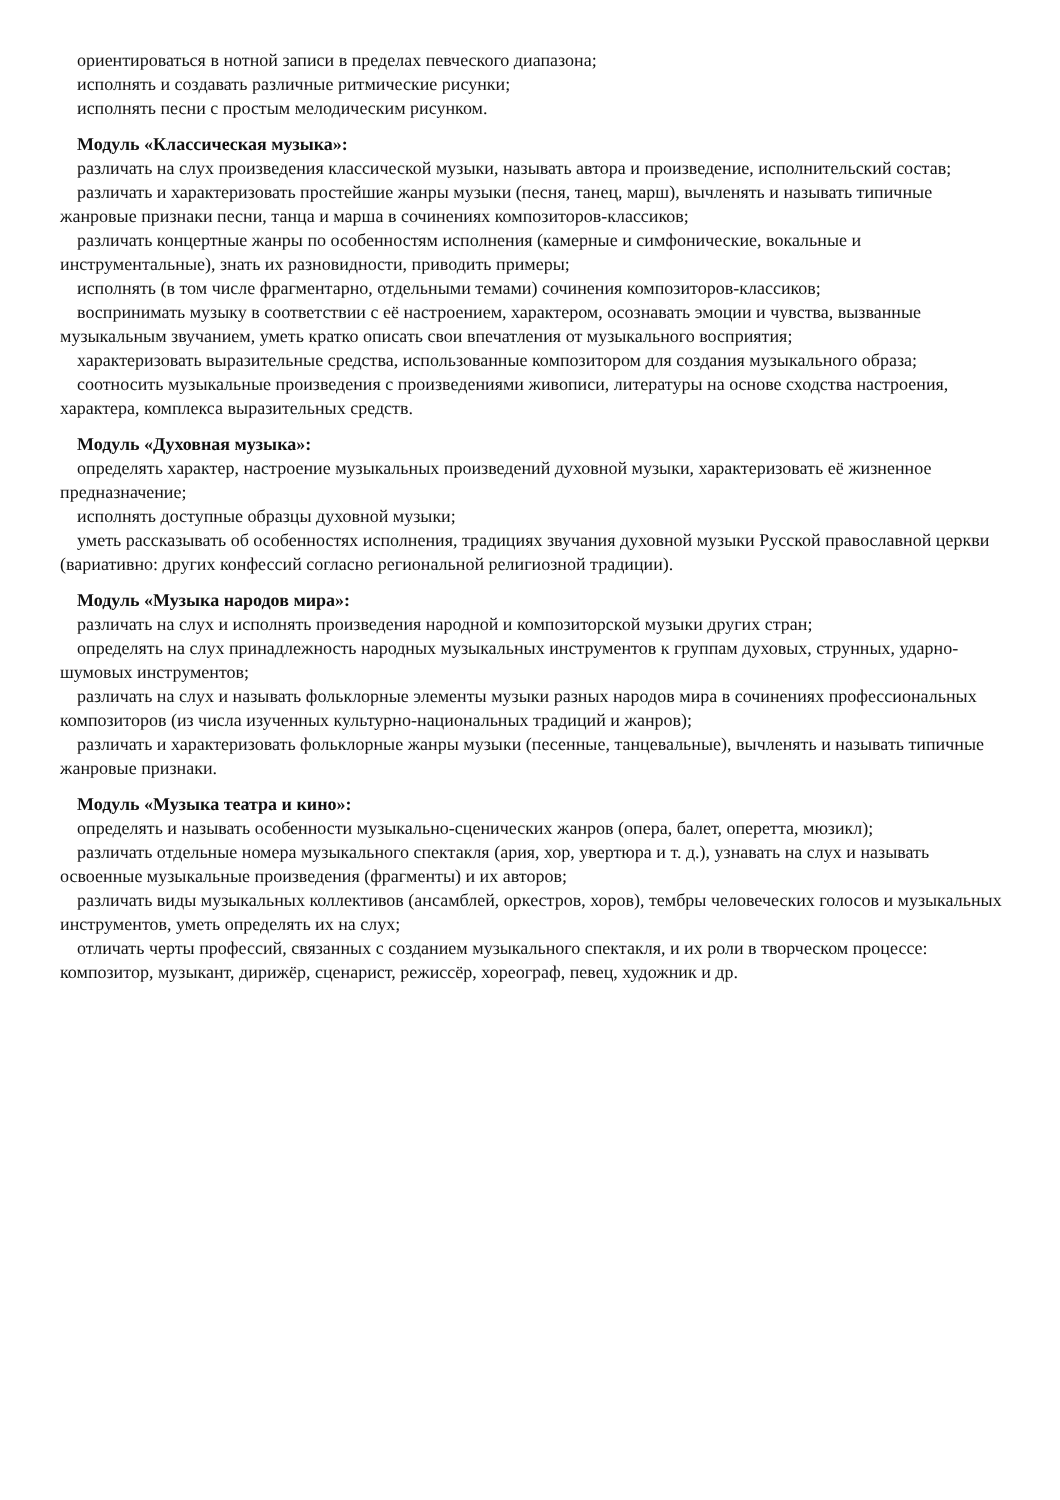ориентироваться в нотной записи в пределах певческого диапазона;
исполнять и создавать различные ритмические рисунки;
исполнять песни с простым мелодическим рисунком.
Модуль «Классическая музыка»:
различать на слух произведения классической музыки, называть автора и произведение, исполнительский состав;
различать и характеризовать простейшие жанры музыки (песня, танец, марш), вычленять и называть типичные жанровые признаки песни, танца и марша в сочинениях композиторов-классиков;
различать концертные жанры по особенностям исполнения (камерные и симфонические, вокальные и инструментальные), знать их разновидности, приводить примеры;
исполнять (в том числе фрагментарно, отдельными темами) сочинения композиторов-классиков;
воспринимать музыку в соответствии с её настроением, характером, осознавать эмоции и чувства, вызванные музыкальным звучанием, уметь кратко описать свои впечатления от музыкального восприятия;
характеризовать выразительные средства, использованные композитором для создания музыкального образа;
соотносить музыкальные произведения с произведениями живописи, литературы на основе сходства настроения, характера, комплекса выразительных средств.
Модуль «Духовная музыка»:
определять характер, настроение музыкальных произведений духовной музыки, характеризовать её жизненное предназначение;
исполнять доступные образцы духовной музыки;
уметь рассказывать об особенностях исполнения, традициях звучания духовной музыки Русской православной церкви (вариативно: других конфессий согласно региональной религиозной традиции).
Модуль «Музыка народов мира»:
различать на слух и исполнять произведения народной и композиторской музыки других стран;
определять на слух принадлежность народных музыкальных инструментов к группам духовых, струнных, ударно-шумовых инструментов;
различать на слух и называть фольклорные элементы музыки разных народов мира в сочинениях профессиональных композиторов (из числа изученных культурно-национальных традиций и жанров);
различать и характеризовать фольклорные жанры музыки (песенные, танцевальные), вычленять и называть типичные жанровые признаки.
Модуль «Музыка театра и кино»:
определять и называть особенности музыкально-сценических жанров (опера, балет, оперетта, мюзикл);
различать отдельные номера музыкального спектакля (ария, хор, увертюра и т. д.), узнавать на слух и называть освоенные музыкальные произведения (фрагменты) и их авторов;
различать виды музыкальных коллективов (ансамблей, оркестров, хоров), тембры человеческих голосов и музыкальных инструментов, уметь определять их на слух;
отличать черты профессий, связанных с созданием музыкального спектакля, и их роли в творческом процессе: композитор, музыкант, дирижёр, сценарист, режиссёр, хореограф, певец, художник и др.